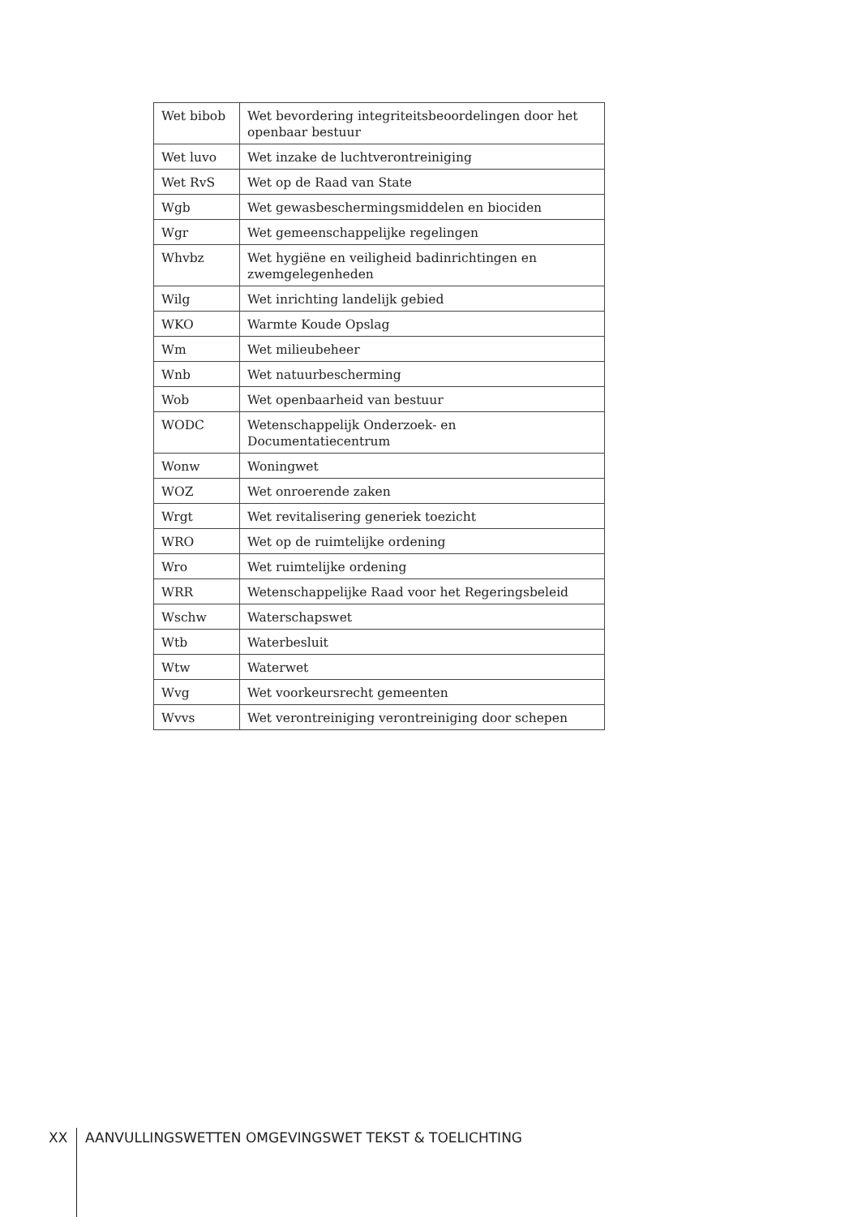| Wet bibob | Wet bevordering integriteitsbeoordelingen door het openbaar bestuur |
| Wet luvo | Wet inzake de luchtverontreiniging |
| Wet RvS | Wet op de Raad van State |
| Wgb | Wet gewasbeschermingsmiddelen en biociden |
| Wgr | Wet gemeenschappelijke regelingen |
| Whvbz | Wet hygiëne en veiligheid badinrichtingen en zwemgelegenheden |
| Wilg | Wet inrichting landelijk gebied |
| WKO | Warmte Koude Opslag |
| Wm | Wet milieubeheer |
| Wnb | Wet natuurbescherming |
| Wob | Wet openbaarheid van bestuur |
| WODC | Wetenschappelijk Onderzoek- en Documentatiecentrum |
| Wonw | Woningwet |
| WOZ | Wet onroerende zaken |
| Wrgt | Wet revitalisering generiek toezicht |
| WRO | Wet op de ruimtelijke ordening |
| Wro | Wet ruimtelijke ordening |
| WRR | Wetenschappelijke Raad voor het Regeringsbeleid |
| Wschw | Waterschapswet |
| Wtb | Waterbesluit |
| Wtw | Waterwet |
| Wvg | Wet voorkeursrecht gemeenten |
| Wvvs | Wet verontreiniging verontreiniging door schepen |
XX AANVULLINGSWETTEN OMGEVINGSWET TEKST & TOELICHTING